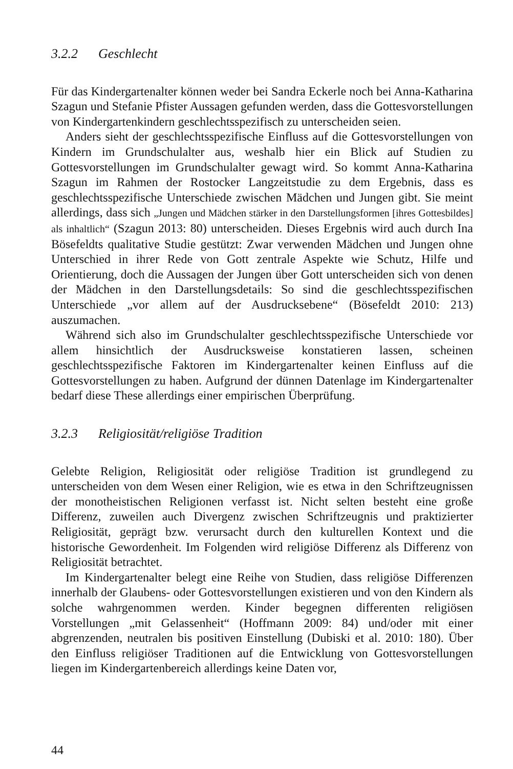3.2.2 Geschlecht
Für das Kindergartenalter können weder bei Sandra Eckerle noch bei Anna-Katharina Szagun und Stefanie Pfister Aussagen gefunden werden, dass die Gottesvorstellungen von Kindergartenkindern geschlechtsspezifisch zu unterscheiden seien.
Anders sieht der geschlechtsspezifische Einfluss auf die Gottesvorstellungen von Kindern im Grundschulalter aus, weshalb hier ein Blick auf Studien zu Gottesvorstellungen im Grundschulalter gewagt wird. So kommt Anna-Katharina Szagun im Rahmen der Rostocker Langzeitstudie zu dem Ergebnis, dass es geschlechtsspezifische Unterschiede zwischen Mädchen und Jungen gibt. Sie meint allerdings, dass sich „Jungen und Mädchen stärker in den Darstellungsformen [ihres Gottesbildes] als inhaltlich“ (Szagun 2013: 80) unterscheiden. Dieses Ergebnis wird auch durch Ina Bösefeldts qualitative Studie gestützt: Zwar verwenden Mädchen und Jungen ohne Unterschied in ihrer Rede von Gott zentrale Aspekte wie Schutz, Hilfe und Orientierung, doch die Aussagen der Jungen über Gott unterscheiden sich von denen der Mädchen in den Darstellungsdetails: So sind die geschlechtsspezifischen Unterschiede „vor allem auf der Ausdrucksebene“ (Bösefeldt 2010: 213) auszumachen.
Während sich also im Grundschulalter geschlechtsspezifische Unterschiede vor allem hinsichtlich der Ausdrucksweise konstatieren lassen, scheinen geschlechtsspezifische Faktoren im Kindergartenalter keinen Einfluss auf die Gottesvorstellungen zu haben. Aufgrund der dünnen Datenlage im Kindergartenalter bedarf diese These allerdings einer empirischen Überprüfung.
3.2.3 Religiosität/religiöse Tradition
Gelebte Religion, Religiosität oder religiöse Tradition ist grundlegend zu unterscheiden von dem Wesen einer Religion, wie es etwa in den Schriftzeugnissen der monotheistischen Religionen verfasst ist. Nicht selten besteht eine große Differenz, zuweilen auch Divergenz zwischen Schriftzeugnis und praktizierter Religiosität, geprägt bzw. verursacht durch den kulturellen Kontext und die historische Gewordenheit. Im Folgenden wird religiöse Differenz als Differenz von Religiosität betrachtet.
Im Kindergartenalter belegt eine Reihe von Studien, dass religiöse Differenzen innerhalb der Glaubens- oder Gottesvorstellungen existieren und von den Kindern als solche wahrgenommen werden. Kinder begegnen differenten religiösen Vorstellungen „mit Gelassenheit“ (Hoffmann 2009: 84) und/oder mit einer abgrenzenden, neutralen bis positiven Einstellung (Dubiski et al. 2010: 180). Über den Einfluss religiöser Traditionen auf die Entwicklung von Gottesvorstellungen liegen im Kindergartenbereich allerdings keine Daten vor,
44